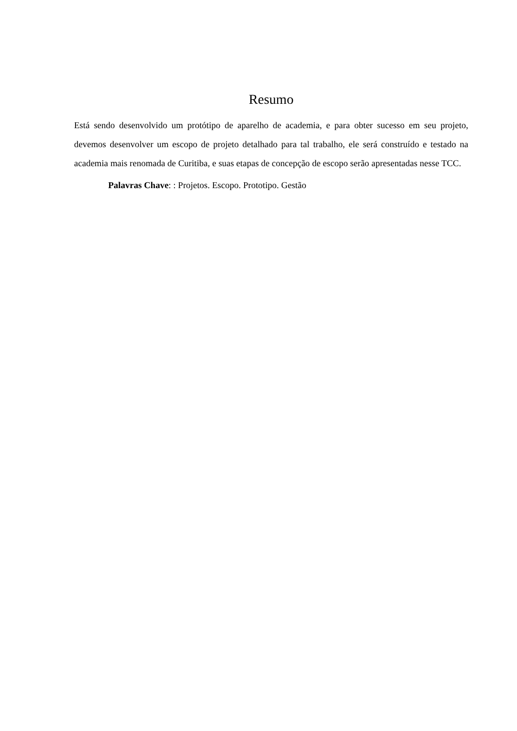Resumo
Está sendo desenvolvido um protótipo de aparelho de academia, e para obter sucesso em seu projeto, devemos desenvolver um escopo de projeto detalhado para tal trabalho, ele será construído e testado na academia mais renomada de Curitiba, e suas etapas de concepção de escopo serão apresentadas nesse TCC.
Palavras Chave: : Projetos. Escopo. Prototipo. Gestão